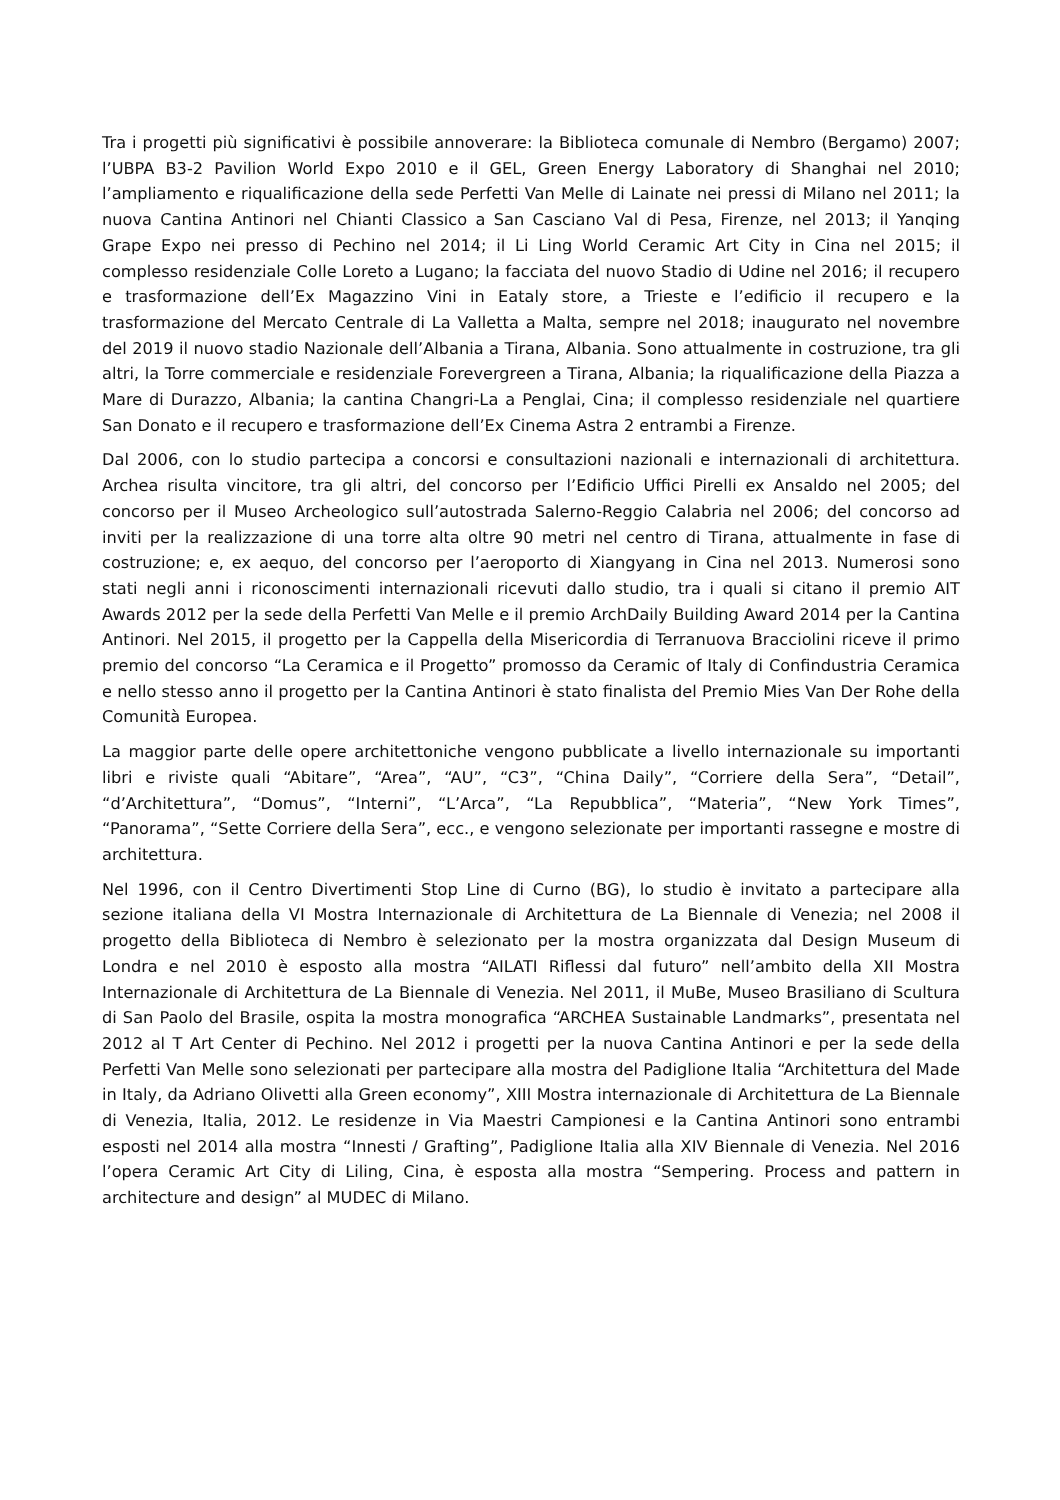Tra i progetti più significativi è possibile annoverare: la Biblioteca comunale di Nembro (Bergamo) 2007; l’UBPA B3-2 Pavilion World Expo 2010 e il GEL, Green Energy Laboratory di Shanghai nel 2010; l’ampliamento e riqualificazione della sede Perfetti Van Melle di Lainate nei pressi di Milano nel 2011; la nuova Cantina Antinori nel Chianti Classico a San Casciano Val di Pesa, Firenze, nel 2013; il Yanqing Grape Expo nei presso di Pechino nel 2014; il Li Ling World Ceramic Art City in Cina nel 2015; il complesso residenziale Colle Loreto a Lugano; la facciata del nuovo Stadio di Udine nel 2016; il recupero e trasformazione dell’Ex Magazzino Vini in Eataly store, a Trieste e l’edificio il recupero e la trasformazione del Mercato Centrale di La Valletta a Malta, sempre nel 2018; inaugurato nel novembre del 2019 il nuovo stadio Nazionale dell’Albania a Tirana, Albania. Sono attualmente in costruzione, tra gli altri, la Torre commerciale e residenziale Forevergreen a Tirana, Albania; la riqualificazione della Piazza a Mare di Durazzo, Albania; la cantina Changri-La a Penglai, Cina; il complesso residenziale nel quartiere San Donato e il recupero e trasformazione dell’Ex Cinema Astra 2 entrambi a Firenze.
Dal 2006, con lo studio partecipa a concorsi e consultazioni nazionali e internazionali di architettura. Archea risulta vincitore, tra gli altri, del concorso per l’Edificio Uffici Pirelli ex Ansaldo nel 2005; del concorso per il Museo Archeologico sull’autostrada Salerno-Reggio Calabria nel 2006; del concorso ad inviti per la realizzazione di una torre alta oltre 90 metri nel centro di Tirana, attualmente in fase di costruzione; e, ex aequo, del concorso per l’aeroporto di Xiangyang in Cina nel 2013. Numerosi sono stati negli anni i riconoscimenti internazionali ricevuti dallo studio, tra i quali si citano il premio AIT Awards 2012 per la sede della Perfetti Van Melle e il premio ArchDaily Building Award 2014 per la Cantina Antinori. Nel 2015, il progetto per la Cappella della Misericordia di Terranuova Bracciolini riceve il primo premio del concorso “La Ceramica e il Progetto” promosso da Ceramic of Italy di Confindustria Ceramica e nello stesso anno il progetto per la Cantina Antinori è stato finalista del Premio Mies Van Der Rohe della Comunità Europea.
La maggior parte delle opere architettoniche vengono pubblicate a livello internazionale su importanti libri e riviste quali “Abitare”, “Area”, “AU”, “C3”, “China Daily”, “Corriere della Sera”, “Detail”, “d’Architettura”, “Domus”, “Interni”, “L’Arca”, “La Repubblica”, “Materia”, “New York Times”, “Panorama”, “Sette Corriere della Sera”, ecc., e vengono selezionate per importanti rassegne e mostre di architettura.
Nel 1996, con il Centro Divertimenti Stop Line di Curno (BG), lo studio è invitato a partecipare alla sezione italiana della VI Mostra Internazionale di Architettura de La Biennale di Venezia; nel 2008 il progetto della Biblioteca di Nembro è selezionato per la mostra organizzata dal Design Museum di Londra e nel 2010 è esposto alla mostra “AILATI Riflessi dal futuro” nell’ambito della XII Mostra Internazionale di Architettura de La Biennale di Venezia. Nel 2011, il MuBe, Museo Brasiliano di Scultura di San Paolo del Brasile, ospita la mostra monografica “ARCHEA Sustainable Landmarks”, presentata nel 2012 al T Art Center di Pechino. Nel 2012 i progetti per la nuova Cantina Antinori e per la sede della Perfetti Van Melle sono selezionati per partecipare alla mostra del Padiglione Italia “Architettura del Made in Italy, da Adriano Olivetti alla Green economy”, XIII Mostra internazionale di Architettura de La Biennale di Venezia, Italia, 2012. Le residenze in Via Maestri Campionesi e la Cantina Antinori sono entrambi esposti nel 2014 alla mostra “Innesti / Grafting”, Padiglione Italia alla XIV Biennale di Venezia. Nel 2016 l’opera Ceramic Art City di Liling, Cina, è esposta alla mostra “Sempering. Process and pattern in architecture and design” al MUDEC di Milano.